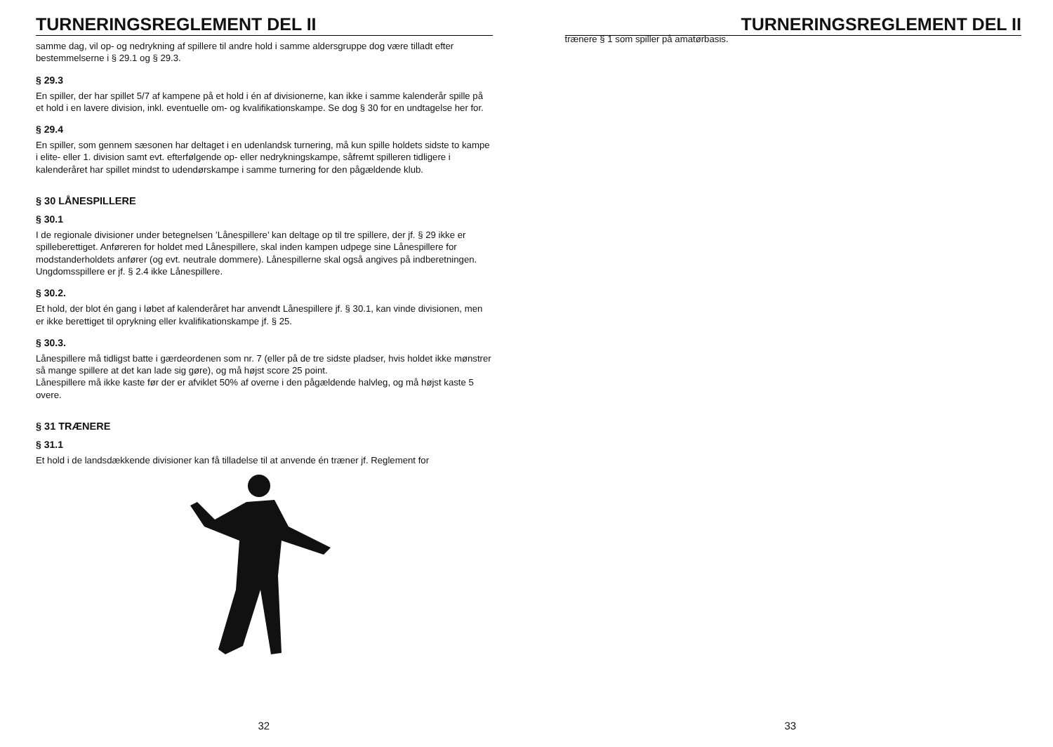TURNERINGSREGLEMENT DEL II
samme dag, vil op- og nedrykning af spillere til andre hold i samme aldersgruppe dog være tilladt efter bestemmelserne i § 29.1 og § 29.3.
§ 29.3
En spiller, der har spillet 5/7 af kampene på et hold i én af divisionerne, kan ikke i samme kalenderår spille på et hold i en lavere division, inkl. eventuelle om- og kvalifikationskampe. Se dog § 30 for en undtagelse her for.
§ 29.4
En spiller, som gennem sæsonen har deltaget i en udenlandsk turnering, må kun spille holdets sidste to kampe i elite- eller 1. division samt evt. efterfølgende op- eller nedrykningskampe, såfremt spilleren tidligere i kalenderåret har spillet mindst to udendørskampe i samme turnering for den pågældende klub.
§ 30 LÅNESPILLERE
§ 30.1
I de regionale divisioner under betegnelsen ’Lånespillere’ kan deltage op til tre spillere, der jf. § 29 ikke er spilleberettiget. Anføreren for holdet med Lånespillere, skal inden kampen udpege sine Lånespillere for modstanderholdets anfører (og evt. neutrale dommere). Lånespillerne skal også angives på indberetningen.
Ungdomsspillere er jf. § 2.4 ikke Lånespillere.
§ 30.2.
Et hold, der blot én gang i løbet af kalenderåret har anvendt Lånespillere jf. § 30.1, kan vinde divisionen, men er ikke berettiget til oprykning eller kvalifikationskampe jf. § 25.
§ 30.3.
Lånespillere må tidligst batte i gærdeordenen som nr. 7 (eller på de tre sidste pladser, hvis holdet ikke mønstrer så mange spillere at det kan lade sig gøre), og må højst score 25 point.
Lånespillere må ikke kaste før der er afviklet 50% af overne i den pågældende halvleg, og må højst kaste 5 overe.
§ 31 TRÆNERE
§ 31.1
Et hold i de landsdækkende divisioner kan få tilladelse til at anvende én træner jf. Reglement for
32
TURNERINGSREGLEMENT DEL II
trænere § 1 som spiller på amatørbasis.
33